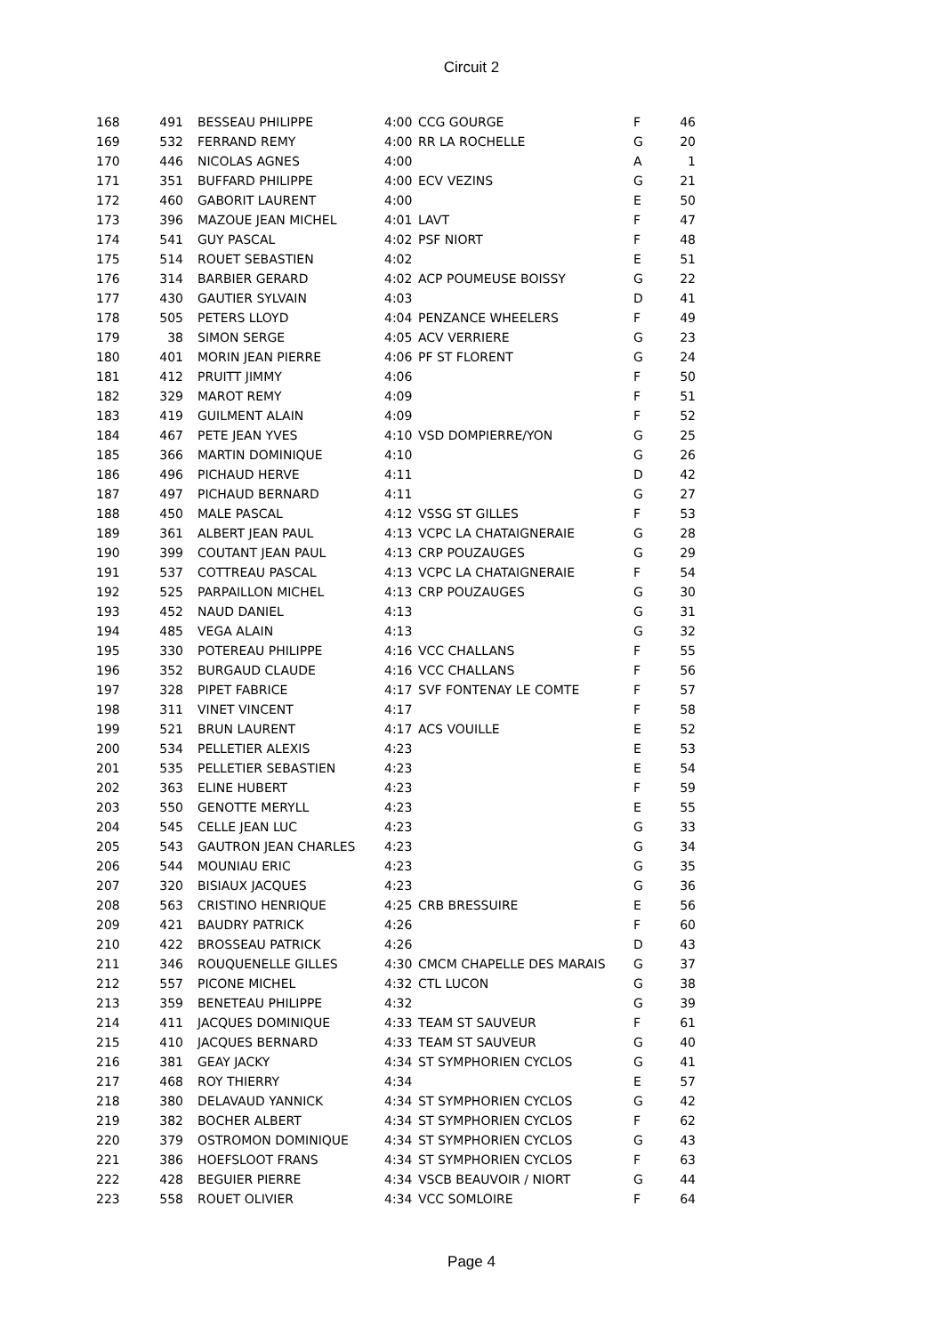Circuit 2
| 168 | 491 | BESSEAU PHILIPPE | 4:00 | CCG GOURGE | F | 46 |
| 169 | 532 | FERRAND REMY | 4:00 | RR LA ROCHELLE | G | 20 |
| 170 | 446 | NICOLAS AGNES | 4:00 | | A | 1 |
| 171 | 351 | BUFFARD PHILIPPE | 4:00 | ECV VEZINS | G | 21 |
| 172 | 460 | GABORIT LAURENT | 4:00 | | E | 50 |
| 173 | 396 | MAZOUE JEAN MICHEL | 4:01 | LAVT | F | 47 |
| 174 | 541 | GUY PASCAL | 4:02 | PSF NIORT | F | 48 |
| 175 | 514 | ROUET SEBASTIEN | 4:02 | | E | 51 |
| 176 | 314 | BARBIER GERARD | 4:02 | ACP POUMEUSE BOISSY | G | 22 |
| 177 | 430 | GAUTIER SYLVAIN | 4:03 | | D | 41 |
| 178 | 505 | PETERS LLOYD | 4:04 | PENZANCE WHEELERS | F | 49 |
| 179 | 38 | SIMON SERGE | 4:05 | ACV VERRIERE | G | 23 |
| 180 | 401 | MORIN JEAN PIERRE | 4:06 | PF ST FLORENT | G | 24 |
| 181 | 412 | PRUITT JIMMY | 4:06 | | F | 50 |
| 182 | 329 | MAROT REMY | 4:09 | | F | 51 |
| 183 | 419 | GUILMENT ALAIN | 4:09 | | F | 52 |
| 184 | 467 | PETE JEAN YVES | 4:10 | VSD DOMPIERRE/YON | G | 25 |
| 185 | 366 | MARTIN DOMINIQUE | 4:10 | | G | 26 |
| 186 | 496 | PICHAUD HERVE | 4:11 | | D | 42 |
| 187 | 497 | PICHAUD BERNARD | 4:11 | | G | 27 |
| 188 | 450 | MALE PASCAL | 4:12 | VSSG ST GILLES | F | 53 |
| 189 | 361 | ALBERT JEAN PAUL | 4:13 | VCPC LA CHATAIGNERAIE | G | 28 |
| 190 | 399 | COUTANT JEAN PAUL | 4:13 | CRP POUZAUGES | G | 29 |
| 191 | 537 | COTTREAU PASCAL | 4:13 | VCPC LA CHATAIGNERAIE | F | 54 |
| 192 | 525 | PARPAILLON MICHEL | 4:13 | CRP POUZAUGES | G | 30 |
| 193 | 452 | NAUD DANIEL | 4:13 | | G | 31 |
| 194 | 485 | VEGA ALAIN | 4:13 | | G | 32 |
| 195 | 330 | POTEREAU PHILIPPE | 4:16 | VCC CHALLANS | F | 55 |
| 196 | 352 | BURGAUD CLAUDE | 4:16 | VCC CHALLANS | F | 56 |
| 197 | 328 | PIPET FABRICE | 4:17 | SVF FONTENAY LE COMTE | F | 57 |
| 198 | 311 | VINET VINCENT | 4:17 | | F | 58 |
| 199 | 521 | BRUN LAURENT | 4:17 | ACS VOUILLE | E | 52 |
| 200 | 534 | PELLETIER ALEXIS | 4:23 | | E | 53 |
| 201 | 535 | PELLETIER SEBASTIEN | 4:23 | | E | 54 |
| 202 | 363 | ELINE HUBERT | 4:23 | | F | 59 |
| 203 | 550 | GENOTTE MERYLL | 4:23 | | E | 55 |
| 204 | 545 | CELLE JEAN LUC | 4:23 | | G | 33 |
| 205 | 543 | GAUTRON JEAN CHARLES | 4:23 | | G | 34 |
| 206 | 544 | MOUNIAU ERIC | 4:23 | | G | 35 |
| 207 | 320 | BISIAUX JACQUES | 4:23 | | G | 36 |
| 208 | 563 | CRISTINO HENRIQUE | 4:25 | CRB BRESSUIRE | E | 56 |
| 209 | 421 | BAUDRY PATRICK | 4:26 | | F | 60 |
| 210 | 422 | BROSSEAU PATRICK | 4:26 | | D | 43 |
| 211 | 346 | ROUQUENELLE GILLES | 4:30 | CMCM CHAPELLE DES MARAIS | G | 37 |
| 212 | 557 | PICONE MICHEL | 4:32 | CTL LUCON | G | 38 |
| 213 | 359 | BENETEAU PHILIPPE | 4:32 | | G | 39 |
| 214 | 411 | JACQUES DOMINIQUE | 4:33 | TEAM ST SAUVEUR | F | 61 |
| 215 | 410 | JACQUES BERNARD | 4:33 | TEAM ST SAUVEUR | G | 40 |
| 216 | 381 | GEAY JACKY | 4:34 | ST SYMPHORIEN CYCLOS | G | 41 |
| 217 | 468 | ROY THIERRY | 4:34 | | E | 57 |
| 218 | 380 | DELAVAUD YANNICK | 4:34 | ST SYMPHORIEN CYCLOS | G | 42 |
| 219 | 382 | BOCHER ALBERT | 4:34 | ST SYMPHORIEN CYCLOS | F | 62 |
| 220 | 379 | OSTROMON DOMINIQUE | 4:34 | ST SYMPHORIEN CYCLOS | G | 43 |
| 221 | 386 | HOEFSLOOT FRANS | 4:34 | ST SYMPHORIEN CYCLOS | F | 63 |
| 222 | 428 | BEGUIER PIERRE | 4:34 | VSCB BEAUVOIR / NIORT | G | 44 |
| 223 | 558 | ROUET OLIVIER | 4:34 | VCC SOMLOIRE | F | 64 |
Page 4